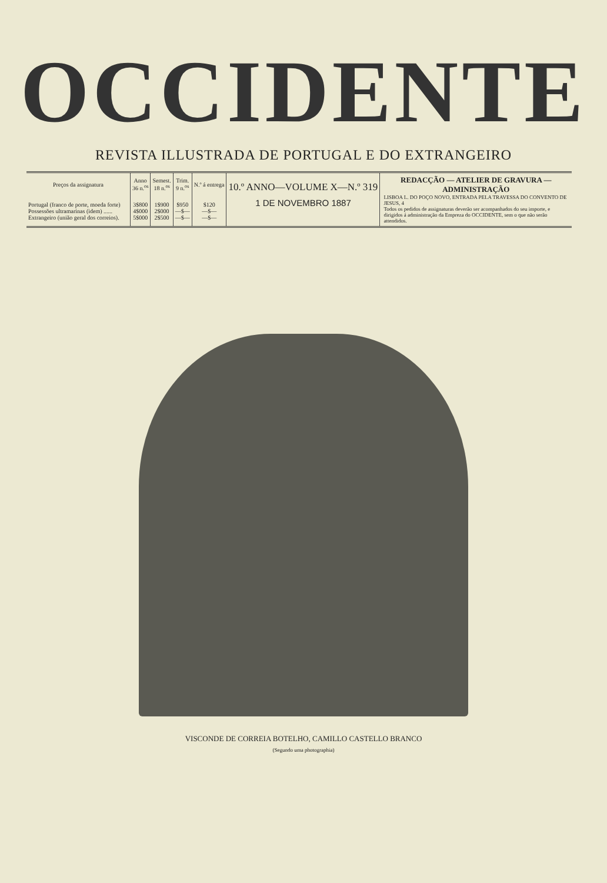OCCIDENTE
REVISTA ILLUSTRADA DE PORTUGAL E DO EXTRANGEIRO
| Preços da assignatura | Anno 36 n.<sup>os</sup> | Semest. 18 n.<sup>os</sup> | Trim. 9 n.<sup>os</sup> | N.º á entrega |
| --- | --- | --- | --- | --- |
| Portugal (franco de porte, moeda forte) Possessões ultramarinas (idem) ...... Extrangeiro (união geral dos correios). | 3$800 4$000 5$000 | 1$900 2$000 2$500 | $950 —$— —$— | $120 —$— —$— |
10.º ANNO—VOLUME X—N.º 319
1 DE NOVEMBRO 1887
REDACÇÃO — ATELIER DE GRAVURA — ADMINISTRAÇÃO
LISBOA L. DO POÇO NOVO, ENTRADA PELA TRAVESSA DO CONVENTO DE JESUS, 4
Todos os pedidos de assignaturas deverão ser acompanhados do seu importe, e dirigidos á administração da Empreza do OCCIDENTE, sem o que não serão attendidos.
VISCONDE DE CORREIA BOTELHO, CAMILLO CASTELLO BRANCO
(Segundo uma photographia)